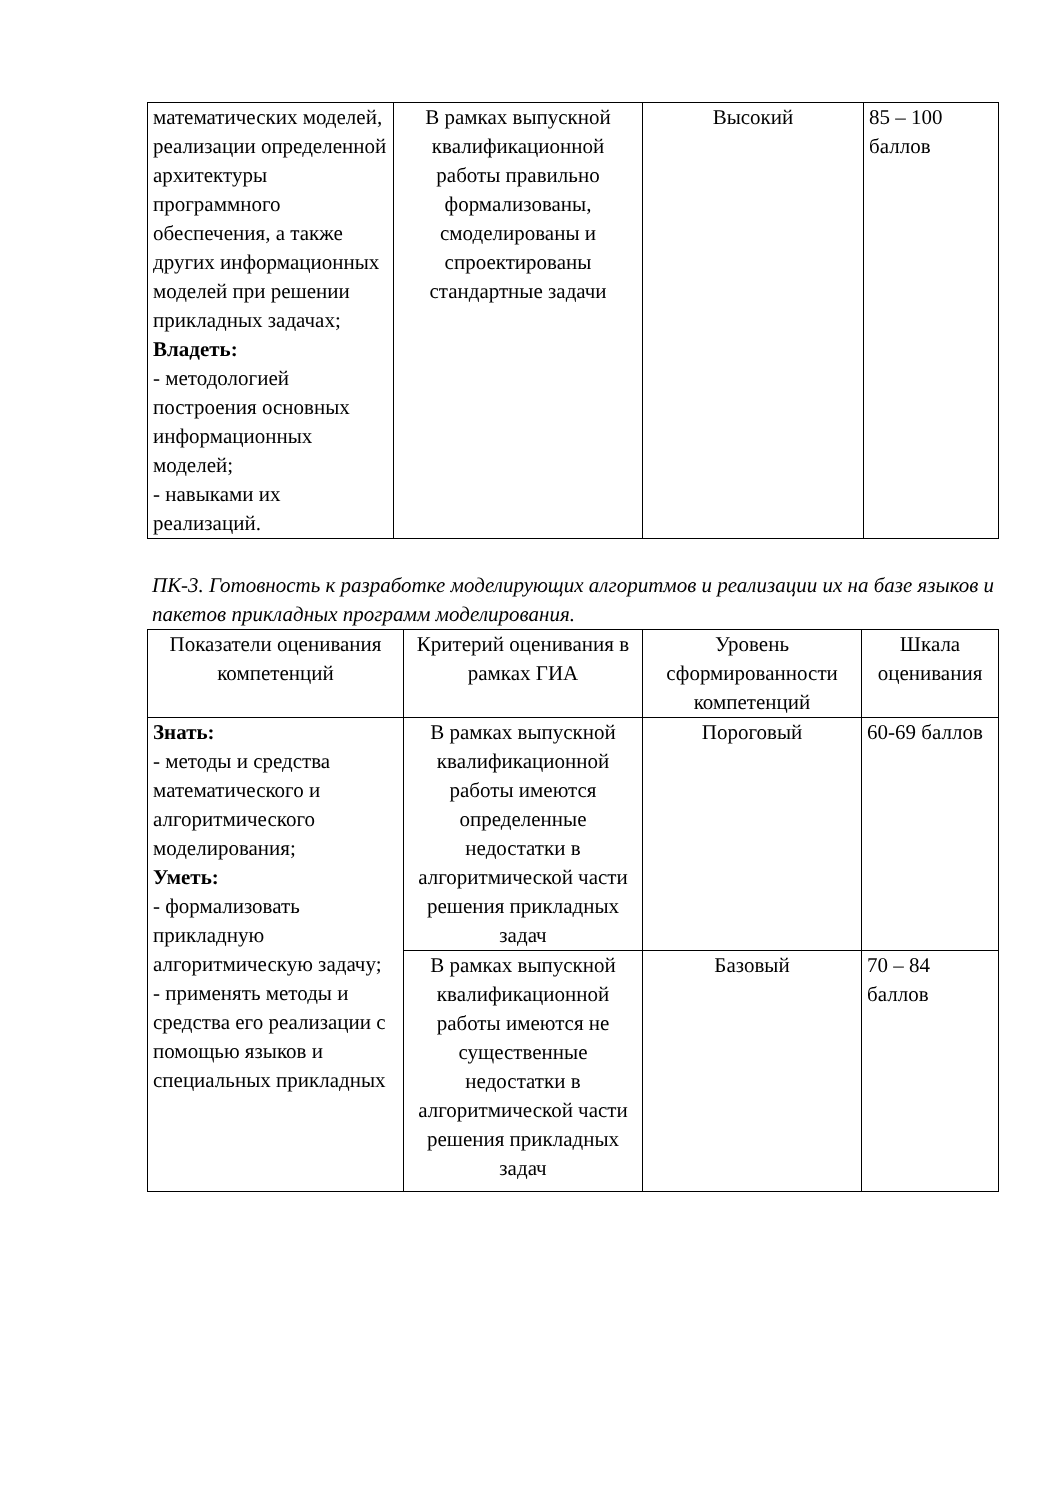| математических моделей, реализации определенной архитектуры программного обеспечения, а также других информационных моделей при решении прикладных задачах; Владеть: - методологией построения основных информационных моделей; - навыками их реализаций. | В рамках выпускной квалификационной работы правильно формализованы, смоделированы и спроектированы стандартные задачи | Высокий | 85 – 100 баллов |
ПК-3. Готовность к разработке моделирующих алгоритмов и реализации их на базе языков и пакетов прикладных программ моделирования.
| Показатели оценивания компетенций | Критерий оценивания в рамках ГИА | Уровень сформированности компетенций | Шкала оценивания |
| Знать: - методы и средства математического и алгоритмического моделирования; Уметь: - формализовать прикладную алгоритмическую задачу; - применять методы и средства его реализации с помощью языков и специальных прикладных | В рамках выпускной квалификационной работы имеются определенные недостатки в алгоритмической части решения прикладных задач | Пороговый | 60-69 баллов |
| | В рамках выпускной квалификационной работы имеются не существенные недостатки в алгоритмической части решения прикладных задач | Базовый | 70 – 84 баллов |